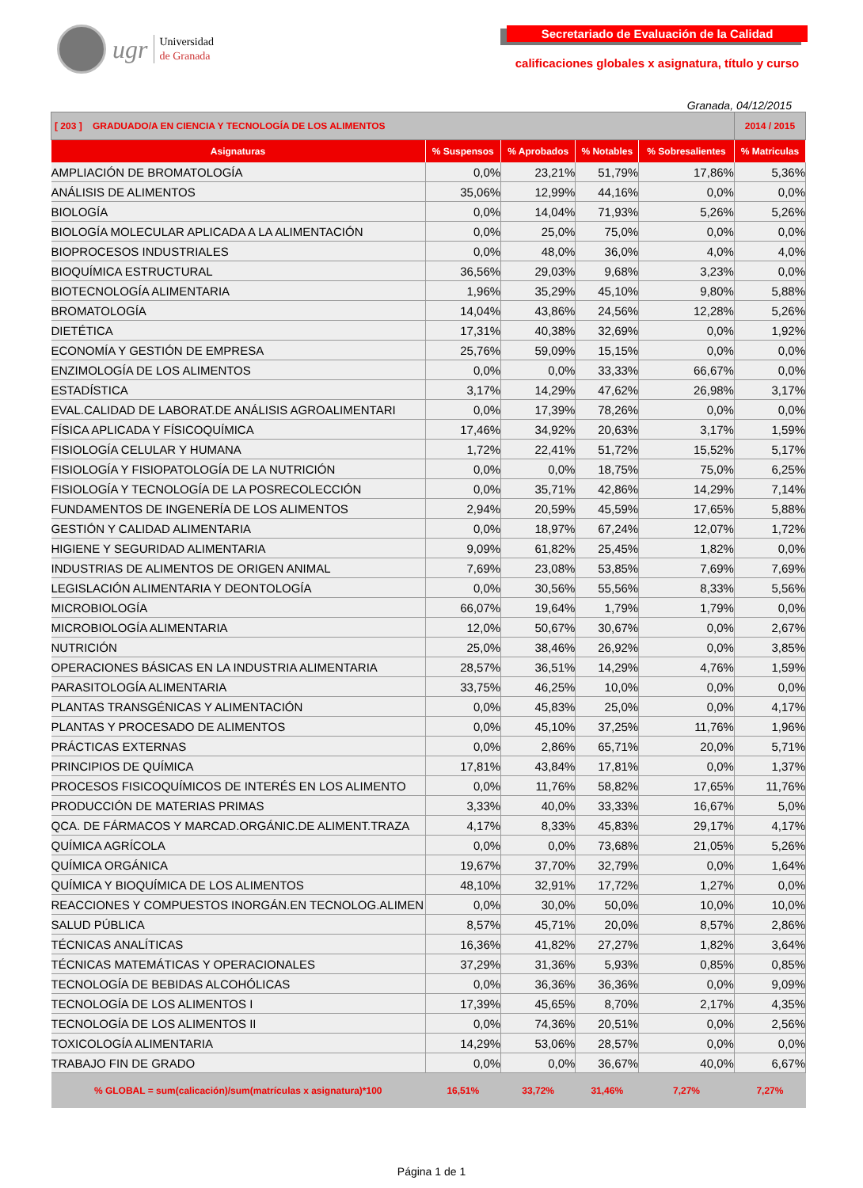ugr
Universidad
de Granada
Secretariado de Evaluación de la Calidad
calificaciones globales x asignatura, título y curso
Granada, 04/12/2015
| [ 203 ] GRADUADO/A EN CIENCIA Y TECNOLOGÍA DE LOS ALIMENTOS | | | | | 2014 / 2015 |
| Asignaturas | % Suspensos | % Aprobados | % Notables | % Sobresalientes | % Matriculas |
| AMPLIACIÓN DE BROMATOLOGÍA | 0,0% | 23,21% | 51,79% | 17,86% | 5,36% |
| ANÁLISIS DE ALIMENTOS | 35,06% | 12,99% | 44,16% | 0,0% | 0,0% |
| BIOLOGÍA | 0,0% | 14,04% | 71,93% | 5,26% | 5,26% |
| BIOLOGÍA MOLECULAR APLICADA A LA ALIMENTACIÓN | 0,0% | 25,0% | 75,0% | 0,0% | 0,0% |
| BIOPROCESOS INDUSTRIALES | 0,0% | 48,0% | 36,0% | 4,0% | 4,0% |
| BIOQUÍMICA ESTRUCTURAL | 36,56% | 29,03% | 9,68% | 3,23% | 0,0% |
| BIOTECNOLOGÍA ALIMENTARIA | 1,96% | 35,29% | 45,10% | 9,80% | 5,88% |
| BROMATOLOGÍA | 14,04% | 43,86% | 24,56% | 12,28% | 5,26% |
| DIETÉTICA | 17,31% | 40,38% | 32,69% | 0,0% | 1,92% |
| ECONOMÍA Y GESTIÓN DE EMPRESA | 25,76% | 59,09% | 15,15% | 0,0% | 0,0% |
| ENZIMOLOGÍA DE LOS ALIMENTOS | 0,0% | 0,0% | 33,33% | 66,67% | 0,0% |
| ESTADÍSTICA | 3,17% | 14,29% | 47,62% | 26,98% | 3,17% |
| EVAL.CALIDAD DE LABORAT.DE ANÁLISIS AGROALIMENTARI | 0,0% | 17,39% | 78,26% | 0,0% | 0,0% |
| FÍSICA APLICADA Y FÍSICOQUÍMICA | 17,46% | 34,92% | 20,63% | 3,17% | 1,59% |
| FISIOLOGÍA CELULAR Y HUMANA | 1,72% | 22,41% | 51,72% | 15,52% | 5,17% |
| FISIOLOGÍA Y FISIOPATOLOGÍA DE LA NUTRICIÓN | 0,0% | 0,0% | 18,75% | 75,0% | 6,25% |
| FISIOLOGÍA Y TECNOLOGÍA DE LA POSRECOLECCIÓN | 0,0% | 35,71% | 42,86% | 14,29% | 7,14% |
| FUNDAMENTOS DE INGENERÍA DE LOS ALIMENTOS | 2,94% | 20,59% | 45,59% | 17,65% | 5,88% |
| GESTIÓN Y CALIDAD ALIMENTARIA | 0,0% | 18,97% | 67,24% | 12,07% | 1,72% |
| HIGIENE Y SEGURIDAD ALIMENTARIA | 9,09% | 61,82% | 25,45% | 1,82% | 0,0% |
| INDUSTRIAS DE ALIMENTOS DE ORIGEN ANIMAL | 7,69% | 23,08% | 53,85% | 7,69% | 7,69% |
| LEGISLACIÓN ALIMENTARIA Y DEONTOLOGÍA | 0,0% | 30,56% | 55,56% | 8,33% | 5,56% |
| MICROBIOLOGÍA | 66,07% | 19,64% | 1,79% | 1,79% | 0,0% |
| MICROBIOLOGÍA ALIMENTARIA | 12,0% | 50,67% | 30,67% | 0,0% | 2,67% |
| NUTRICIÓN | 25,0% | 38,46% | 26,92% | 0,0% | 3,85% |
| OPERACIONES BÁSICAS EN LA INDUSTRIA ALIMENTARIA | 28,57% | 36,51% | 14,29% | 4,76% | 1,59% |
| PARASITOLOGÍA ALIMENTARIA | 33,75% | 46,25% | 10,0% | 0,0% | 0,0% |
| PLANTAS TRANSGÉNICAS Y ALIMENTACIÓN | 0,0% | 45,83% | 25,0% | 0,0% | 4,17% |
| PLANTAS Y PROCESADO DE ALIMENTOS | 0,0% | 45,10% | 37,25% | 11,76% | 1,96% |
| PRÁCTICAS EXTERNAS | 0,0% | 2,86% | 65,71% | 20,0% | 5,71% |
| PRINCIPIOS DE QUÍMICA | 17,81% | 43,84% | 17,81% | 0,0% | 1,37% |
| PROCESOS FISICOQUÍMICOS DE INTERÉS EN LOS ALIMENTO | 0,0% | 11,76% | 58,82% | 17,65% | 11,76% |
| PRODUCCIÓN DE MATERIAS PRIMAS | 3,33% | 40,0% | 33,33% | 16,67% | 5,0% |
| QCA. DE FÁRMACOS Y MARCAD.ORGÁNIC.DE ALIMENT.TRAZA | 4,17% | 8,33% | 45,83% | 29,17% | 4,17% |
| QUÍMICA AGRÍCOLA | 0,0% | 0,0% | 73,68% | 21,05% | 5,26% |
| QUÍMICA ORGÁNICA | 19,67% | 37,70% | 32,79% | 0,0% | 1,64% |
| QUÍMICA Y BIOQUÍMICA DE LOS ALIMENTOS | 48,10% | 32,91% | 17,72% | 1,27% | 0,0% |
| REACCIONES Y COMPUESTOS INORGÁN.EN TECNOLOG.ALIMEN | 0,0% | 30,0% | 50,0% | 10,0% | 10,0% |
| SALUD PÚBLICA | 8,57% | 45,71% | 20,0% | 8,57% | 2,86% |
| TÉCNICAS ANALÍTICAS | 16,36% | 41,82% | 27,27% | 1,82% | 3,64% |
| TÉCNICAS MATEMÁTICAS Y OPERACIONALES | 37,29% | 31,36% | 5,93% | 0,85% | 0,85% |
| TECNOLOGÍA DE BEBIDAS ALCOHÓLICAS | 0,0% | 36,36% | 36,36% | 0,0% | 9,09% |
| TECNOLOGÍA DE LOS ALIMENTOS I | 17,39% | 45,65% | 8,70% | 2,17% | 4,35% |
| TECNOLOGÍA DE LOS ALIMENTOS II | 0,0% | 74,36% | 20,51% | 0,0% | 2,56% |
| TOXICOLOGÍA ALIMENTARIA | 14,29% | 53,06% | 28,57% | 0,0% | 0,0% |
| TRABAJO FIN DE GRADO | 0,0% | 0,0% | 36,67% | 40,0% | 6,67% |
| % GLOBAL = sum(calicación)/sum(matrículas x asignatura)*100 | 16,51% | 33,72% | 31,46% | 7,27% | 7,27% |
Página 1 de 1